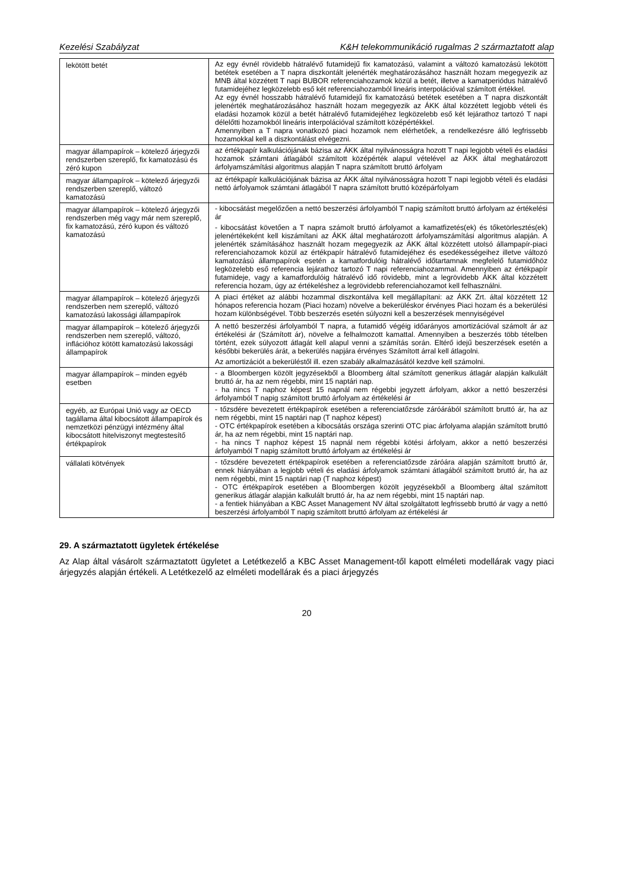Kezelési Szabályzat K&H telekommunikáció rugalmas 2 származtatott alap
| lekötött betét | Az egy évnél rövidebb hátralévő futamidejű fix kamatozású, valamint a változó kamatozású lekötött betétek esetében a T napra diszkontált jelenérték meghatározásához használt hozam megegyezik az MNB által közzétett T napi BUBOR referenciahozamok közül a betét, illetve a kamatperiódus hátralévő futamidejéhez legközelebb eső két referenciahozamból lineáris interpolációval számított értékkel. Az egy évnél hosszabb hátralévő futamidejű fix kamatozású betétek esetében a T napra diszkontált jelenérték meghatározásához használt hozam megegyezik az ÁKK által közzétett legjobb vételi és eladási hozamok közül a betét hátralévő futamidejéhez legközelebb eső két lejárathoz tartozó T napi délelőtti hozamokból lineáris interpolációval számított középértékkel. Amennyiben a T napra vonatkozó piaci hozamok nem elérhetőek, a rendelkezésre álló legfrissebb hozamokkal kell a diszkontálást elvégezni. |
| magyar állampapírok – kötelező árjegyzői rendszerben szereplő, fix kamatozású és zéró kupon | az értékpapír kalkulációjának bázisa az ÁKK által nyilvánosságra hozott T napi legjobb vételi és eladási hozamok számtani átlagából számított középérték alapul vételével az ÁKK által meghatározott árfolyamszámítási algoritmus alapján T napra számított bruttó árfolyam |
| magyar állampapírok – kötelező árjegyzői rendszerben szereplő, változó kamatozású | az értékpapír kalkulációjának bázisa az ÁKK által nyilvánosságra hozott T napi legjobb vételi és eladási nettó árfolyamok számtani átlagából T napra számított bruttó középárfolyam |
| magyar állampapírok – kötelező árjegyzői rendszerben még vagy már nem szereplő, fix kamatozású, zéró kupon és változó kamatozású | - kibocsátást megelőzően a nettó beszerzési árfolyamból T napig számított bruttó árfolyam az értékelési ár - kibocsátást követően a T napra számolt bruttó árfolyamot a kamatfizetés(ek) és tőketörlesztés(ek) jelenértékeként kell kiszámítani az ÁKK által meghatározott árfolyamszámítási algoritmus alapján. A jelenérték számításához használt hozam megegyezik az ÁKK által közzétett utolsó állampapír-piaci referenciahozamok közül az értékpapír hátralévő futamidejéhez és esedékességeihez illetve változó kamatozású állampapírok esetén a kamatfordulóig hátralévő időtartamnak megfelelő futamidőhöz legközelebb eső referencia lejárathoz tartozó T napi referenciahozammal. Amennyiben az értékpapír futamideje, vagy a kamatfordulóig hátralévő idő rövidebb, mint a legrövidebb ÁKK által közzétett referencia hozam, úgy az értékeléshez a legrövidebb referenciahozamot kell felhasználni. |
| magyar állampapírok – kötelező árjegyzői rendszerben nem szereplő, változó kamatozású lakossági állampapírok | A piaci értéket az alábbi hozammal diszkontálva kell megállapítani: az ÁKK Zrt. által közzétett 12 hónapos referencia hozam (Piaci hozam) növelve a bekerüléskor érvényes Piaci hozam és a bekerülési hozam különbségével. Több beszerzés esetén súlyozni kell a beszerzések mennyiségével |
| magyar állampapírok – kötelező árjegyzői rendszerben nem szereplő, változó, inflációhoz kötött kamatozású lakossági állampapírok | A nettó beszerzési árfolyamból T napra, a futamidő végéig időarányos amortizációval számolt ár az értékelési ár (Számított ár), növelve a felhalmozott kamattal. Amennyiben a beszerzés több tételben történt, ezek súlyozott átlagát kell alapul venni a számítás során. Eltérő idejű beszerzések esetén a későbbi bekerülés árát, a bekerülés napjára érvényes Számított árral kell átlagolni. Az amortizációt a bekerüléstől ill. ezen szabály alkalmazásától kezdve kell számolni. |
| magyar állampapírok – minden egyéb esetben | - a Bloombergen közölt jegyzésekből a Bloomberg által számított generikus átlagár alapján kalkulált bruttó ár, ha az nem régebbi, mint 15 naptári nap. - ha nincs T naphoz képest 15 napnál nem régebbi jegyzett árfolyam, akkor a nettó beszerzési árfolyamból T napig számított bruttó árfolyam az értékelési ár |
| egyéb, az Európai Unió vagy az OECD tagállama által kibocsátott állampapírok és nemzetközi pénzügyi intézmény által kibocsátott hitelviszonyt megtestesítő értékpapírok | - tőzsdére bevezetett értékpapírok esetében a referenciatőzsde záróárából számított bruttó ár, ha az nem régebbi, mint 15 naptári nap (T naphoz képest) - OTC értékpapírok esetében a kibocsátás országa szerinti OTC piac árfolyama alapján számított bruttó ár, ha az nem régebbi, mint 15 naptári nap. - ha nincs T naphoz képest 15 napnál nem régebbi kötési árfolyam, akkor a nettó beszerzési árfolyamból T napig számított bruttó árfolyam az értékelési ár |
| vállalati kötvények | - tőzsdére bevezetett értékpapírok esetében a referenciatőzsde záróára alapján számított bruttó ár, ennek hiányában a legjobb vételi és eladási árfolyamok számtani átlagából számított bruttó ár, ha az nem régebbi, mint 15 naptári nap (T naphoz képest) - OTC értékpapírok esetében a Bloombergen közölt jegyzésekből a Bloomberg által számított generikus átlagár alapján kalkulált bruttó ár, ha az nem régebbi, mint 15 naptári nap. - a fentiek hiányában a KBC Asset Management NV által szolgáltatott legfrissebb bruttó ár vagy a nettó beszerzési árfolyamból T napig számított bruttó árfolyam az értékelési ár |
29. A származtatott ügyletek értékelése
Az Alap által vásárolt származtatott ügyletet a Letétkezelő a KBC Asset Management-től kapott elméleti modellárak vagy piaci árjegyzés alapján értékeli. A Letétkezelő az elméleti modellárak és a piaci árjegyzés
20